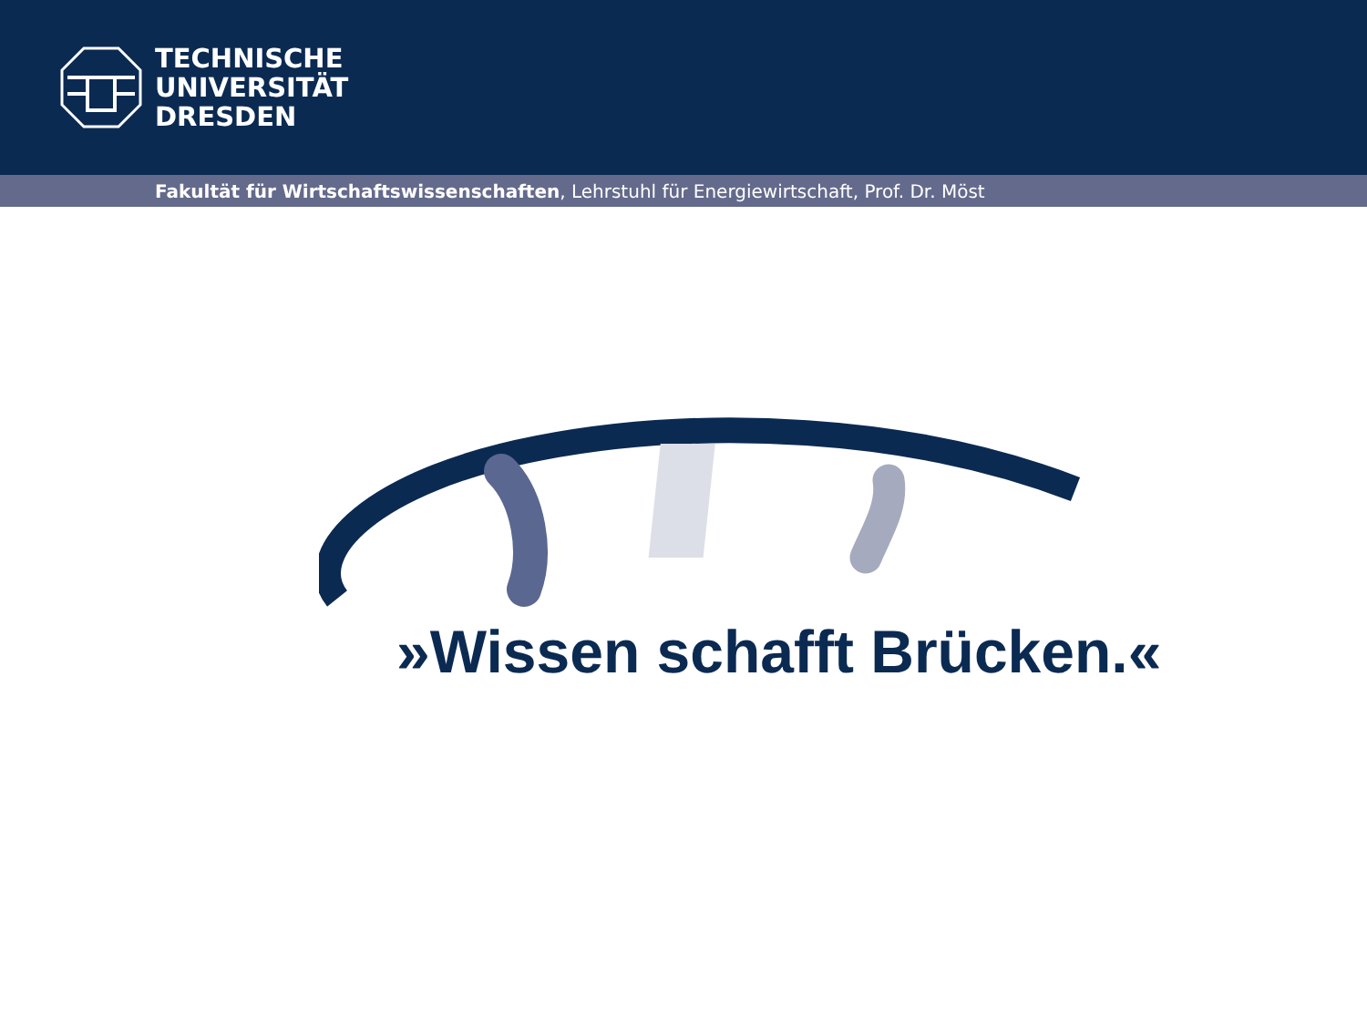TECHNISCHE
UNIVERSITÄT
DRESDEN
Fakultät für Wirtschaftswissenschaften, Lehrstuhl für Energiewirtschaft, Prof. Dr. Möst
»Wissen schafft Brücken.«